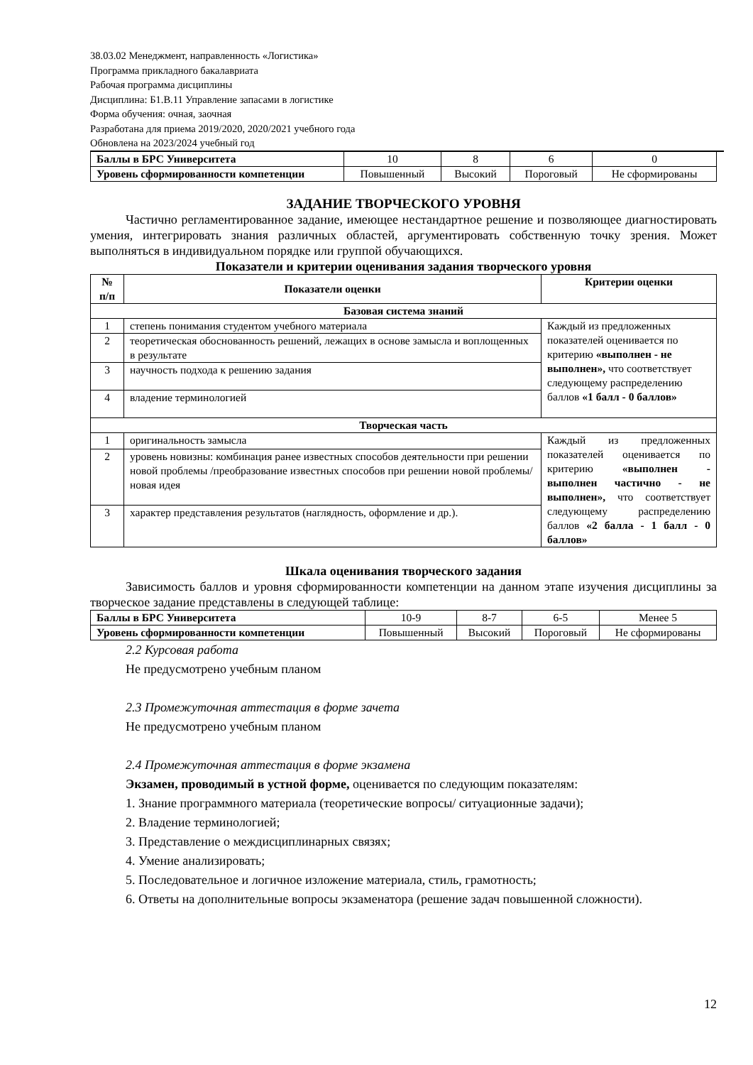38.03.02 Менеджмент, направленность «Логистика»
Программа прикладного бакалавриата
Рабочая программа дисциплины
Дисциплина: Б1.В.11 Управление запасами в логистике
Форма обучения: очная, заочная
Разработана для приема 2019/2020, 2020/2021 учебного года
Обновлена на 2023/2024 учебный год
| Баллы в БРС Университета | 10 | 8 | 6 | 0 |
| Уровень сформированности компетенции | Повышенный | Высокий | Пороговый | Не сформированы |
ЗАДАНИЕ ТВОРЧЕСКОГО УРОВНЯ
Частично регламентированное задание, имеющее нестандартное решение и позволяющее диагностировать умения, интегрировать знания различных областей, аргументировать собственную точку зрения. Может выполняться в индивидуальном порядке или группой обучающихся.
Показатели и критерии оценивания задания творческого уровня
| № п/п | Показатели оценки | Критерии оценки |
| --- | --- | --- |
| Базовая система знаний | | |
| 1 | степень понимания студентом учебного материала | Каждый из предложенных показателей оценивается по критерию «выполнен - не выполнен», что соответствует следующему распределению баллов «1 балл - 0 баллов» |
| 2 | теоретическая обоснованность решений, лежащих в основе замысла и воплощенных в результате | |
| 3 | научность подхода к решению задания | |
| 4 | владение терминологией | |
| Творческая часть | | |
| 1 | оригинальность замысла | Каждый из предложенных показателей оценивается по критерию «выполнен - выполнен частично - не выполнен», что соответствует следующему распределению баллов «2 балла - 1 балл - 0 баллов» |
| 2 | уровень новизны: комбинация ранее известных способов деятельности при решении новой проблемы /преобразование известных способов при решении новой проблемы/новая идея | |
| 3 | характер представления результатов (наглядность, оформление и др.). | |
Шкала оценивания творческого задания
Зависимость баллов и уровня сформированности компетенции на данном этапе изучения дисциплины за творческое задание представлены в следующей таблице:
| Баллы в БРС Университета | 10-9 | 8-7 | 6-5 | Менее 5 |
| Уровень сформированности компетенции | Повышенный | Высокий | Пороговый | Не сформированы |
2.2 Курсовая работа
Не предусмотрено учебным планом
2.3 Промежуточная аттестация в форме зачета
Не предусмотрено учебным планом
2.4 Промежуточная аттестация в форме экзамена
Экзамен, проводимый в устной форме, оценивается по следующим показателям:
1. Знание программного материала (теоретические вопросы/ ситуационные задачи);
2. Владение терминологией;
3. Представление о междисциплинарных связях;
4. Умение анализировать;
5. Последовательное и логичное изложение материала, стиль, грамотность;
6. Ответы на дополнительные вопросы экзаменатора (решение задач повышенной сложности).
12